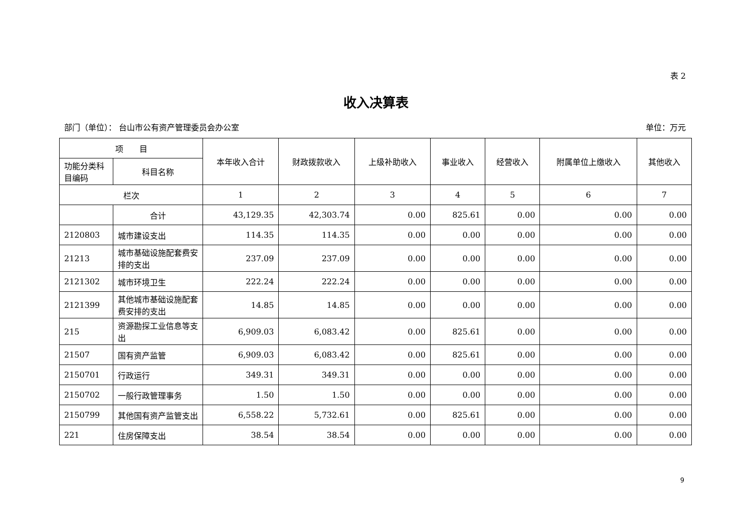表 2
收入决算表
部门（单位）： 台山市公有资产管理委员会办公室 单位：万元
| 项 目 | | 本年收入合计 | 财政拨款收入 | 上级补助收入 | 事业收入 | 经营收入 | 附属单位上缴收入 | 其他收入 |
| --- | --- | --- | --- | --- | --- | --- | --- | --- |
| 功能分类科目编码 | 科目名称 | | | | | | | |
| 栏次 | | 1 | 2 | 3 | 4 | 5 | 6 | 7 |
| | 合计 | 43,129.35 | 42,303.74 | 0.00 | 825.61 | 0.00 | 0.00 | 0.00 |
| 2120803 | 城市建设支出 | 114.35 | 114.35 | 0.00 | 0.00 | 0.00 | 0.00 | 0.00 |
| 21213 | 城市基础设施配套费安排的支出 | 237.09 | 237.09 | 0.00 | 0.00 | 0.00 | 0.00 | 0.00 |
| 2121302 | 城市环境卫生 | 222.24 | 222.24 | 0.00 | 0.00 | 0.00 | 0.00 | 0.00 |
| 2121399 | 其他城市基础设施配套费安排的支出 | 14.85 | 14.85 | 0.00 | 0.00 | 0.00 | 0.00 | 0.00 |
| 215 | 资源勘探工业信息等支出 | 6,909.03 | 6,083.42 | 0.00 | 825.61 | 0.00 | 0.00 | 0.00 |
| 21507 | 国有资产监管 | 6,909.03 | 6,083.42 | 0.00 | 825.61 | 0.00 | 0.00 | 0.00 |
| 2150701 | 行政运行 | 349.31 | 349.31 | 0.00 | 0.00 | 0.00 | 0.00 | 0.00 |
| 2150702 | 一般行政管理事务 | 1.50 | 1.50 | 0.00 | 0.00 | 0.00 | 0.00 | 0.00 |
| 2150799 | 其他国有资产监管支出 | 6,558.22 | 5,732.61 | 0.00 | 825.61 | 0.00 | 0.00 | 0.00 |
| 221 | 住房保障支出 | 38.54 | 38.54 | 0.00 | 0.00 | 0.00 | 0.00 | 0.00 |
9